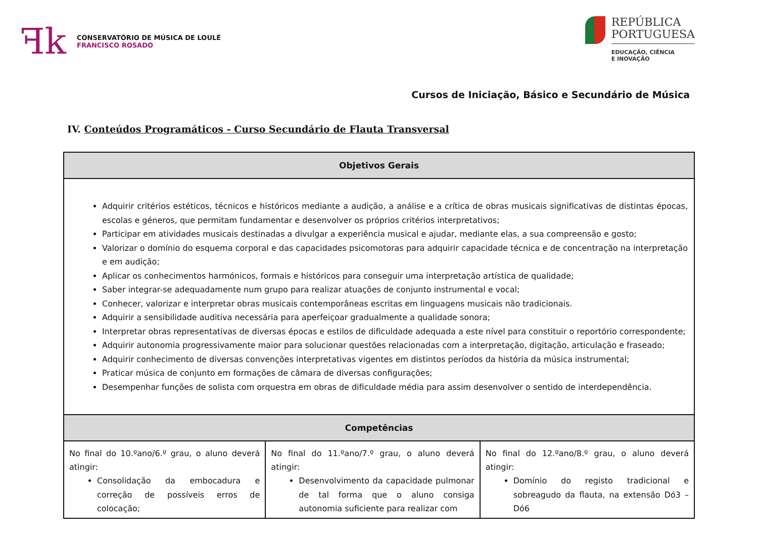ꟻk
CONSERVATÓRIO DE MÚSICA DE LOULÉ
FRANCISCO ROSADO
REPÚBLICA
PORTUGUESA
EDUCAÇÃO, CIÊNCIA
E INOVAÇÃO
Cursos de Iniciação, Básico e Secundário de Música
IV. Conteúdos Programáticos - Curso Secundário de Flauta Transversal
| Objetivos Gerais | | |
| --- | --- | --- |
| Adquirir critérios estéticos, técnicos e históricos mediante a audição, a análise e a crítica de obras musicais significativas de distintas épocas, escolas e géneros, que permitam fundamentar e desenvolver os próprios critérios interpretativos; Participar em atividades musicais destinadas a divulgar a experiência musical e ajudar, mediante elas, a sua compreensão e gosto; Valorizar o domínio do esquema corporal e das capacidades psicomotoras para adquirir capacidade técnica e de concentração na interpretação e em audição; Aplicar os conhecimentos harmónicos, formais e históricos para conseguir uma interpretação artística de qualidade; Saber integrar-se adequadamente num grupo para realizar atuações de conjunto instrumental e vocal; Conhecer, valorizar e interpretar obras musicais contemporâneas escritas em linguagens musicais não tradicionais. Adquirir a sensibilidade auditiva necessária para aperfeiçoar gradualmente a qualidade sonora; Interpretar obras representativas de diversas épocas e estilos de dificuldade adequada a este nível para constituir o reportório correspondente; Adquirir autonomia progressivamente maior para solucionar questões relacionadas com a interpretação, digitação, articulação e fraseado; Adquirir conhecimento de diversas convenções interpretativas vigentes em distintos períodos da história da música instrumental; Praticar música de conjunto em formações de câmara de diversas configurações; Desempenhar funções de solista com orquestra em obras de dificuldade média para assim desenvolver o sentido de interdependência. | | |
| Competências | | |
| No final do 10.ºano/6.º grau, o aluno deverá atingir: Consolidação da embocadura e correção de possíveis erros de colocação; | No final do 11.ºano/7.º grau, o aluno deverá atingir: Desenvolvimento da capacidade pulmonar de tal forma que o aluno consiga autonomia suficiente para realizar com | No final do 12.ºano/8.º grau, o aluno deverá atingir: Domínio do registo tradicional e sobreagudo da flauta, na extensão Dó3 – Dó6 |